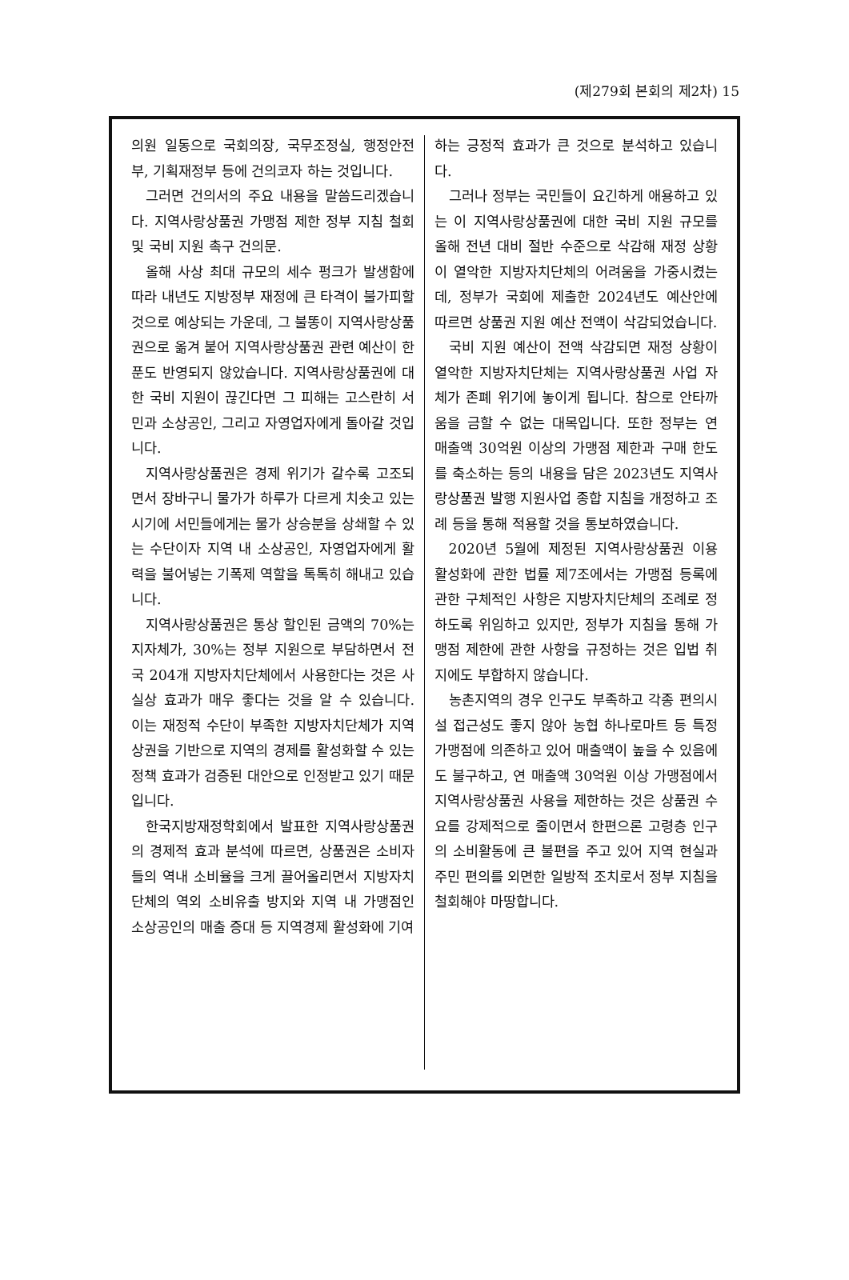(제279회 본회의 제2차) 15
의원 일동으로 국회의장, 국무조정실, 행정안전부, 기획재정부 등에 건의코자 하는 것입니다.
그러면 건의서의 주요 내용을 말씀드리겠습니다. 지역사랑상품권 가맹점 제한 정부 지침 철회 및 국비 지원 촉구 건의문.
올해 사상 최대 규모의 세수 펑크가 발생함에 따라 내년도 지방정부 재정에 큰 타격이 불가피할 것으로 예상되는 가운데, 그 불똥이 지역사랑상품권으로 옮겨 붙어 지역사랑상품권 관련 예산이 한 푼도 반영되지 않았습니다. 지역사랑상품권에 대한 국비 지원이 끊긴다면 그 피해는 고스란히 서민과 소상공인, 그리고 자영업자에게 돌아갈 것입니다.
지역사랑상품권은 경제 위기가 갈수록 고조되면서 장바구니 물가가 하루가 다르게 치솟고 있는 시기에 서민들에게는 물가 상승분을 상쇄할 수 있는 수단이자 지역 내 소상공인, 자영업자에게 활력을 불어넣는 기폭제 역할을 톡톡히 해내고 있습니다.
지역사랑상품권은 통상 할인된 금액의 70%는 지자체가, 30%는 정부 지원으로 부담하면서 전국 204개 지방자치단체에서 사용한다는 것은 사실상 효과가 매우 좋다는 것을 알 수 있습니다. 이는 재정적 수단이 부족한 지방자치단체가 지역 상권을 기반으로 지역의 경제를 활성화할 수 있는 정책 효과가 검증된 대안으로 인정받고 있기 때문입니다.
한국지방재정학회에서 발표한 지역사랑상품권의 경제적 효과 분석에 따르면, 상품권은 소비자들의 역내 소비율을 크게 끌어올리면서 지방자치단체의 역외 소비유출 방지와 지역 내 가맹점인 소상공인의 매출 증대 등 지역경제 활성화에 기여
하는 긍정적 효과가 큰 것으로 분석하고 있습니다.
그러나 정부는 국민들이 요긴하게 애용하고 있는 이 지역사랑상품권에 대한 국비 지원 규모를 올해 전년 대비 절반 수준으로 삭감해 재정 상황이 열악한 지방자치단체의 어려움을 가중시켰는데, 정부가 국회에 제출한 2024년도 예산안에 따르면 상품권 지원 예산 전액이 삭감되었습니다.
국비 지원 예산이 전액 삭감되면 재정 상황이 열악한 지방자치단체는 지역사랑상품권 사업 자체가 존폐 위기에 놓이게 됩니다. 참으로 안타까움을 금할 수 없는 대목입니다. 또한 정부는 연 매출액 30억원 이상의 가맹점 제한과 구매 한도를 축소하는 등의 내용을 담은 2023년도 지역사랑상품권 발행 지원사업 종합 지침을 개정하고 조례 등을 통해 적용할 것을 통보하였습니다.
2020년 5월에 제정된 지역사랑상품권 이용 활성화에 관한 법률 제7조에서는 가맹점 등록에 관한 구체적인 사항은 지방자치단체의 조례로 정하도록 위임하고 있지만, 정부가 지침을 통해 가맹점 제한에 관한 사항을 규정하는 것은 입법 취지에도 부합하지 않습니다.
농촌지역의 경우 인구도 부족하고 각종 편의시설 접근성도 좋지 않아 농협 하나로마트 등 특정 가맹점에 의존하고 있어 매출액이 높을 수 있음에도 불구하고, 연 매출액 30억원 이상 가맹점에서 지역사랑상품권 사용을 제한하는 것은 상품권 수요를 강제적으로 줄이면서 한편으론 고령층 인구의 소비활동에 큰 불편을 주고 있어 지역 현실과 주민 편의를 외면한 일방적 조치로서 정부 지침을 철회해야 마땅합니다.